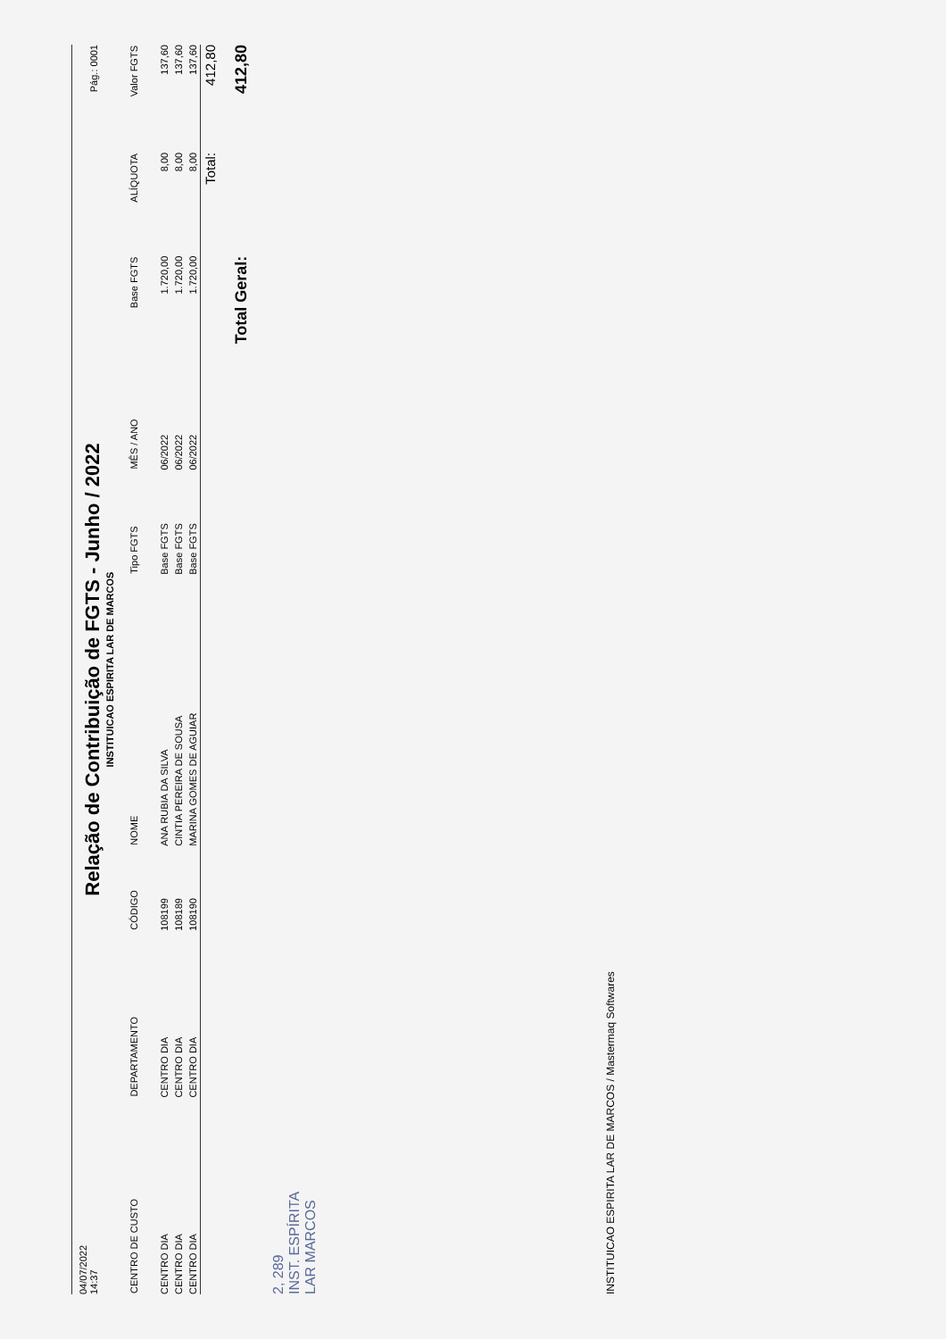04/07/2022
14:37
Pág.: 0001
Relação de Contribuição de FGTS - Junho / 2022
INSTITUICAO ESPIRITA LAR DE MARCOS
| CENTRO DE CUSTO | DEPARTAMENTO | CÓDIGO | NOME | Tipo FGTS | MÊS / ANO | Base FGTS | ALÍQUOTA | Valor FGTS |
| --- | --- | --- | --- | --- | --- | --- | --- | --- |
| CENTRO DIA | CENTRO DIA | 108199 | ANA RUBIA DA SILVA | Base FGTS | 06/2022 | 1.720,00 | 8,00 | 137,60 |
| CENTRO DIA | CENTRO DIA | 108189 | CINTIA PEREIRA DE SOUSA | Base FGTS | 06/2022 | 1.720,00 | 8,00 | 137,60 |
| CENTRO DIA | CENTRO DIA | 108190 | MARINA GOMES DE AGUIAR | Base FGTS | 06/2022 | 1.720,00 | 8,00 | 137,60 |
| | | | | | | | Total: | 412,80 |
| Total Geral: | | | | | | | | 412,80 |
2, 289
INST. ESPÍRITA
LAR MARCOS
INSTITUICAO ESPIRITA LAR DE MARCOS / Mastermaq Softwares